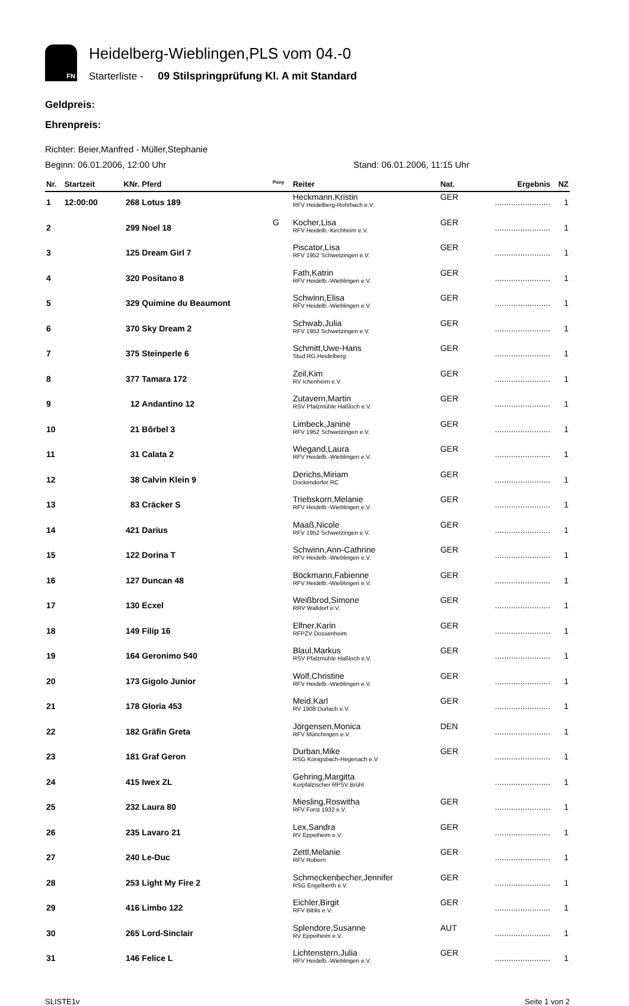FN
Heidelberg-Wieblingen,PLS vom 04.-0
Starterliste - 09 Stilspringprüfung Kl. A mit Standard
Geldpreis:
Ehrenpreis:
Richter: Beier,Manfred - Müller,Stephanie
Beginn: 06.01.2006, 12:00 Uhr Stand: 06.01.2006, 11:15 Uhr
| Nr. | Startzeit | KNr. | Pferd | <sup>Pony</sup> | Reiter | Nat. | Ergebnis | NZ |
| --- | --- | --- | --- | --- | --- | --- | --- | --- |
| 1 | 12:00:00 | 268 | Lotus 189 | | Heckmann,Kristin RFV Heidelberg-Rohrbach e.V. | GER | ........................ | 1 |
| 2 | | 299 | Noel 18 | G | Kocher,Lisa RFV Heidelb.-Kirchheim e.V. | GER | ........................ | 1 |
| 3 | | 125 | Dream Girl 7 | | Piscator,Lisa RFV 1952 Schwetzingen e.V. | GER | ........................ | 1 |
| 4 | | 320 | Positano 8 | | Fath,Katrin RFV Heidelb.-Wieblingen e.V. | GER | ........................ | 1 |
| 5 | | 329 | Quimine du Beaumont | | Schwinn,Elisa RFV Heidelb.-Wieblingen e.V. | GER | ........................ | 1 |
| 6 | | 370 | Sky Dream 2 | | Schwab,Julia RFV 1952 Schwetzingen e.V. | GER | ........................ | 1 |
| 7 | | 375 | Steinperle 6 | | Schmitt,Uwe-Hans Stud.RG.Heidelberg | GER | ........................ | 1 |
| 8 | | 377 | Tamara 172 | | Zeil,Kim RV Ichenheim e.V. | GER | ........................ | 1 |
| 9 | | 12 | Andantino 12 | | Zutavern,Martin RSV Pfalzmühle Haßloch e.V. | GER | ........................ | 1 |
| 10 | | 21 | Bõrbel 3 | | Limbeck,Janine RFV 1952 Schwetzingen e.V. | GER | ........................ | 1 |
| 11 | | 31 | Calata 2 | | Wiegand,Laura RFV Heidelb.-Wieblingen e.V. | GER | ........................ | 1 |
| 12 | | 38 | Calvin Klein 9 | | Derichs,Miriam Dockendorfer RC | GER | ........................ | 1 |
| 13 | | 83 | Cräcker S | | Triebskorn,Melanie RFV Heidelb.-Wieblingen e.V. | GER | ........................ | 1 |
| 14 | | 421 | Darius | | Maaß,Nicole RFV 1952 Schwetzingen e.V. | GER | ........................ | 1 |
| 15 | | 122 | Dorina T | | Schwinn,Ann-Cathrine RFV Heidelb.-Wieblingen e.V. | GER | ........................ | 1 |
| 16 | | 127 | Duncan 48 | | Böckmann,Fabienne RFV Heidelb.-Wieblingen e.V. | GER | ........................ | 1 |
| 17 | | 130 | Ecxel | | Weißbrod,Simone RRV Walldorf e.V. | GER | ........................ | 1 |
| 18 | | 149 | Filip 16 | | Elfner,Karin RFPZV Dossenheim | GER | ........................ | 1 |
| 19 | | 164 | Geronimo 540 | | Blaul,Markus RSV Pfalzmühle Haßloch e.V. | GER | ........................ | 1 |
| 20 | | 173 | Gigolo Junior | | Wolf,Christine RFV Heidelb.-Wieblingen e.V. | GER | ........................ | 1 |
| 21 | | 178 | Gloria 453 | | Meid,Karl RV 1908 Durlach e.V. | GER | ........................ | 1 |
| 22 | | 182 | Gräfin Greta | | Jörgensen,Monica RFV Münchingen e.V. | DEN | ........................ | 1 |
| 23 | | 181 | Graf Geron | | Durban,Mike RSG Königsbach-Hegenach e.V | GER | ........................ | 1 |
| 24 | | 415 | Iwex ZL | | Gehring,Margitta Kurpfälzischer RPSV Brühl | | ........................ | 1 |
| 25 | | 232 | Laura 80 | | Miesling,Roswitha RFV Forst 1932 e.V. | GER | ........................ | 1 |
| 26 | | 235 | Lavaro 21 | | Lex,Sandra RV Eppelheim e.V. | GER | ........................ | 1 |
| 27 | | 240 | Le-Duc | | Zettl,Melanie RFV Robern | GER | ........................ | 1 |
| 28 | | 253 | Light My Fire 2 | | Schmeckenbecher,Jennifer RSG Engelberth e.V. | GER | ........................ | 1 |
| 29 | | 416 | Limbo 122 | | Eichler,Birgit RFV Biblis e.V. | GER | ........................ | 1 |
| 30 | | 265 | Lord-Sinclair | | Splendore,Susanne RV Eppelheim e.V. | AUT | ........................ | 1 |
| 31 | | 146 | Felice L | | Lichtenstern,Julia RFV Heidelb.-Wieblingen e.V. | GER | ........................ | 1 |
SLISTE1v Seite 1 von 2